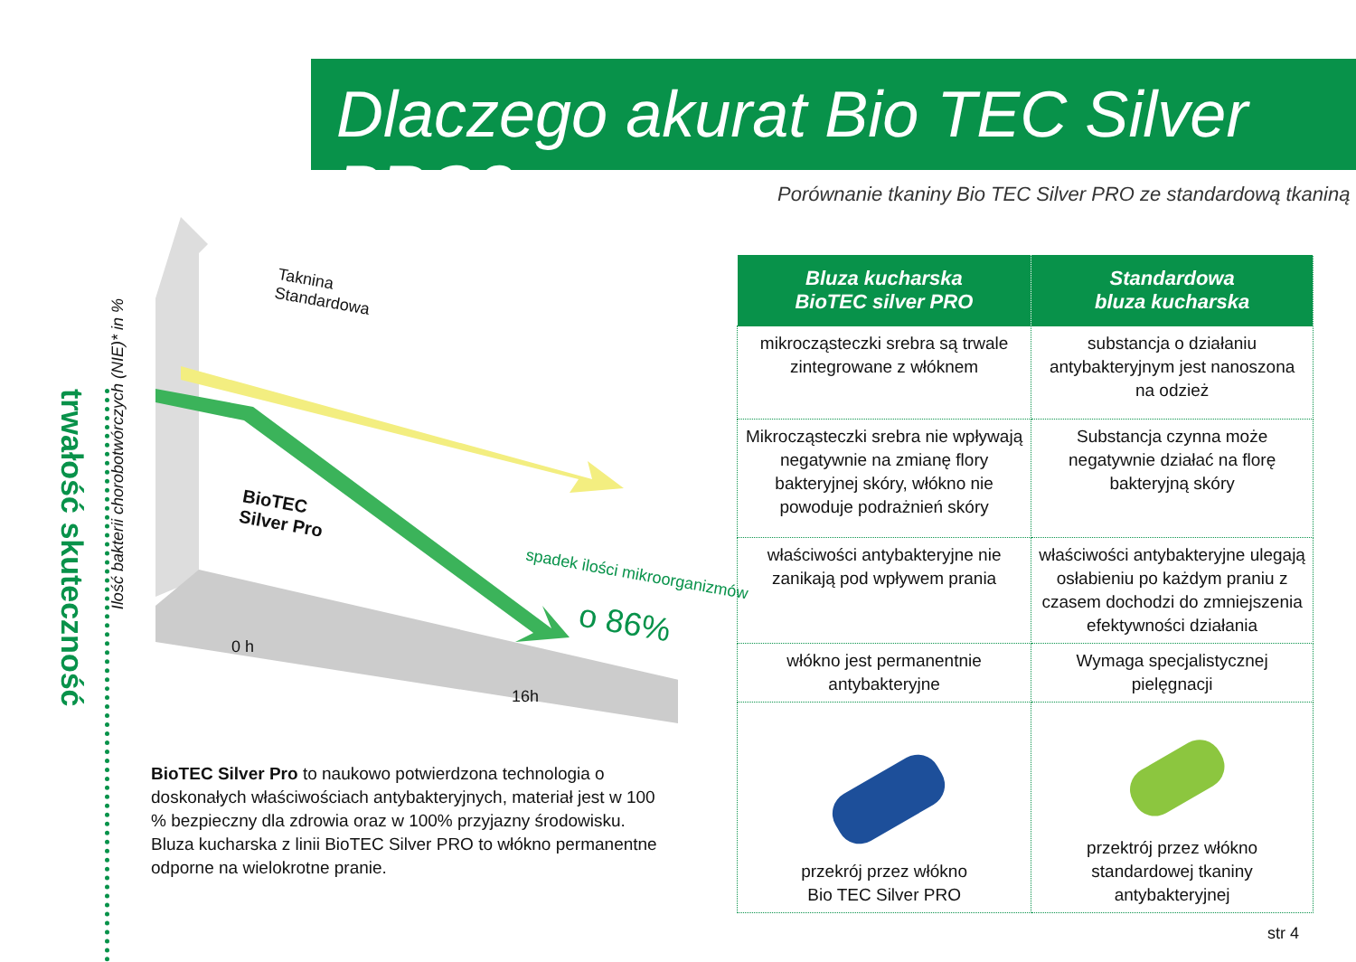Dlaczego akurat Bio TEC Silver PRO?
Porównanie tkaniny Bio TEC Silver PRO ze standardową tkaniną
trwałość skuteczność
Ilość bakterii chorobotwórczych (NIE)* in %
Taknina
Standardowa
BioTEC
Silver Pro
spadek ilości mikroorganizmów
o 86%
0 h
16h
BioTEC Silver Pro to naukowo potwierdzona technologia o doskonałych właściwościach antybakteryjnych, materiał jest w 100 % bezpieczny dla zdrowia oraz w 100% przyjazny środowisku.
Bluza kucharska z linii BioTEC Silver PRO to włókno permanentne odporne na wielokrotne pranie.
| Bluza kucharska BioTEC silver PRO | Standardowa bluza kucharska |
| --- | --- |
| mikrocząsteczki srebra są trwale zintegrowane z włóknem | substancja o działaniu antybakteryjnym jest nanoszona na odzież |
| Mikrocząsteczki srebra nie wpływają negatywnie na zmianę flory bakteryjnej skóry, włókno nie powoduje podrażnień skóry | Substancja czynna może negatywnie działać na florę bakteryjną skóry |
| właściwości antybakteryjne nie zanikają pod wpływem prania | właściwości antybakteryjne ulegają osłabieniu po każdym praniu z czasem dochodzi do zmniejszenia efektywności działania |
| włókno jest permanentnie antybakteryjne | Wymaga specjalistycznej pielęgnacji |
| przekrój przez włókno Bio TEC Silver PRO | przektrój przez włókno standardowej tkaniny antybakteryjnej |
str 4